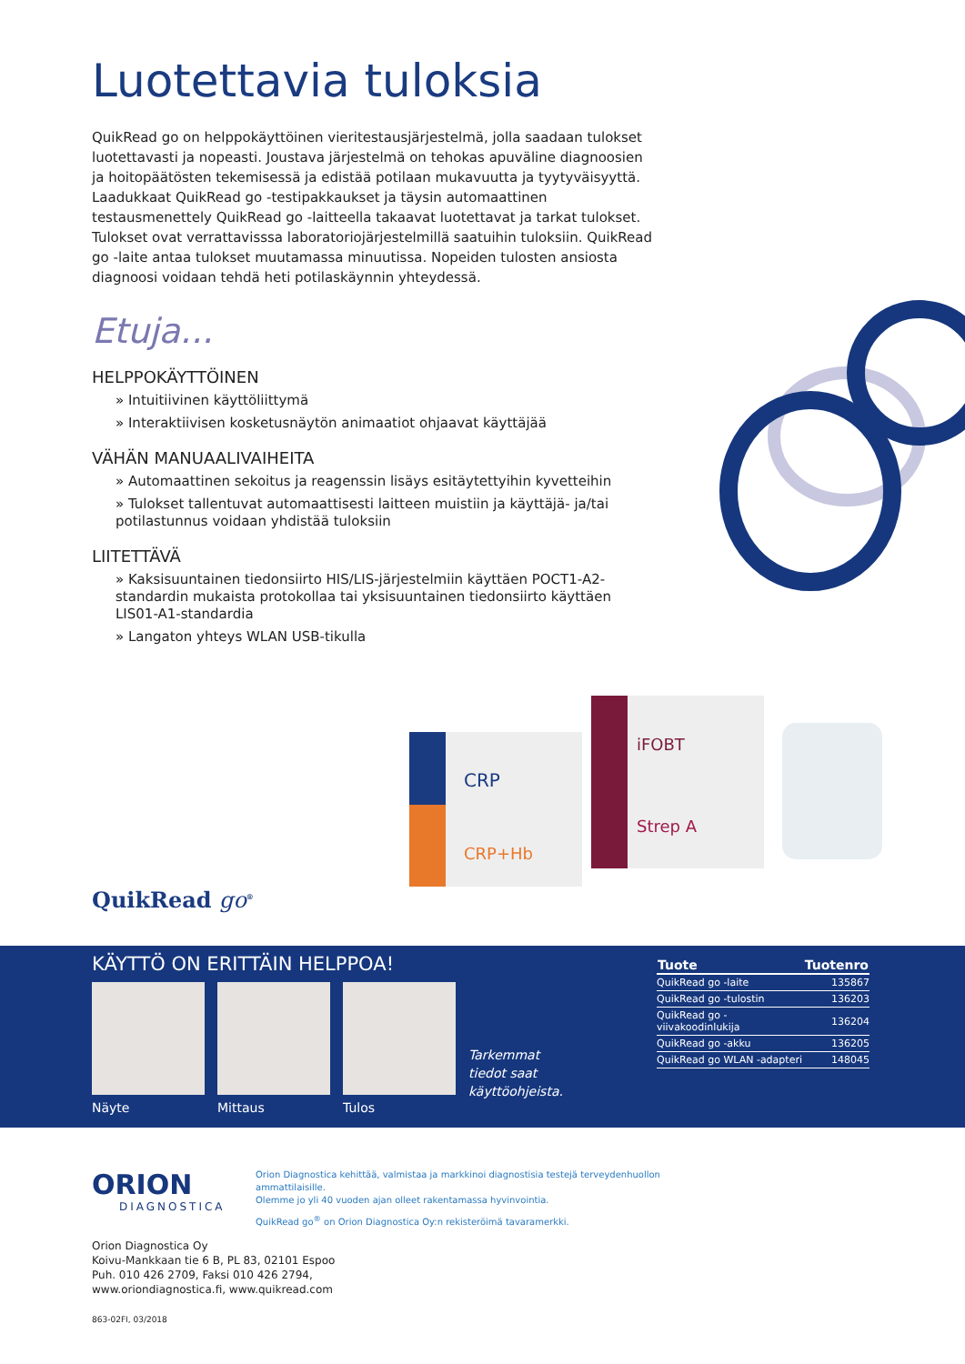Luotettavia tuloksia
QuikRead go on helppokäyttöinen vieritestausjärjestelmä, jolla saadaan tulokset luotettavasti ja nopeasti. Joustava järjestelmä on tehokas apuväline diagnoosien ja hoitopäätösten tekemisessä ja edistää potilaan mukavuutta ja tyytyväisyyttä. Laadukkaat QuikRead go -testipakkaukset ja täysin automaattinen testausmenettely QuikRead go -laitteella takaavat luotettavat ja tarkat tulokset. Tulokset ovat verrattavisssa laboratoriojärjestelmillä saatuihin tuloksiin. QuikRead go -laite antaa tulokset muutamassa minuutissa. Nopeiden tulosten ansiosta diagnoosi voidaan tehdä heti potilaskäynnin yhteydessä.
Etuja...
HELPPOKÄYTTÖINEN
» Intuitiivinen käyttöliittymä
» Interaktiivisen kosketusnäytön animaatiot ohjaavat käyttäjää
VÄHÄN MANUAALIVAIHEITA
» Automaattinen sekoitus ja reagenssin lisäys esitäytettyihin kyvetteihin
» Tulokset tallentuvat automaattisesti laitteen muistiin ja käyttäjä- ja/tai potilastunnus voidaan yhdistää tuloksiin
LIITETTÄVÄ
» Kaksisuuntainen tiedonsiirto HIS/LIS-järjestelmiin käyttäen POCT1-A2-standardin mukaista protokollaa tai yksisuuntainen tiedonsiirto käyttäen LIS01-A1-standardia
» Langaton yhteys WLAN USB-tikulla
CRP
CRP+Hb
iFOBT
Strep A
QuikRead go<sup>®</sup>
KÄYTTÖ ON ERITTÄIN HELPPOA!
Näyte Mittaus Tulos
Tarkemmat
tiedot saat
käyttöohjeista.
| Tuote | Tuotenro |
| --- | --- |
| QuikRead go -laite | 135867 |
| QuikRead go -tulostin | 136203 |
| QuikRead go -viivakoodinlukija | 136204 |
| QuikRead go -akku | 136205 |
| QuikRead go WLAN -adapteri | 148045 |
ORION
DIAGNOSTICA
Orion Diagnostica kehittää, valmistaa ja markkinoi diagnostisia testejä terveydenhuollon ammattilaisille.
Olemme jo yli 40 vuoden ajan olleet rakentamassa hyvinvointia.
QuikRead go<sup>®</sup> on Orion Diagnostica Oy:n rekisteröimä tavaramerkki.
Orion Diagnostica Oy
Koivu-Mankkaan tie 6 B, PL 83, 02101 Espoo
Puh. 010 426 2709, Faksi 010 426 2794,
www.oriondiagnostica.fi, www.quikread.com
863-02FI, 03/2018